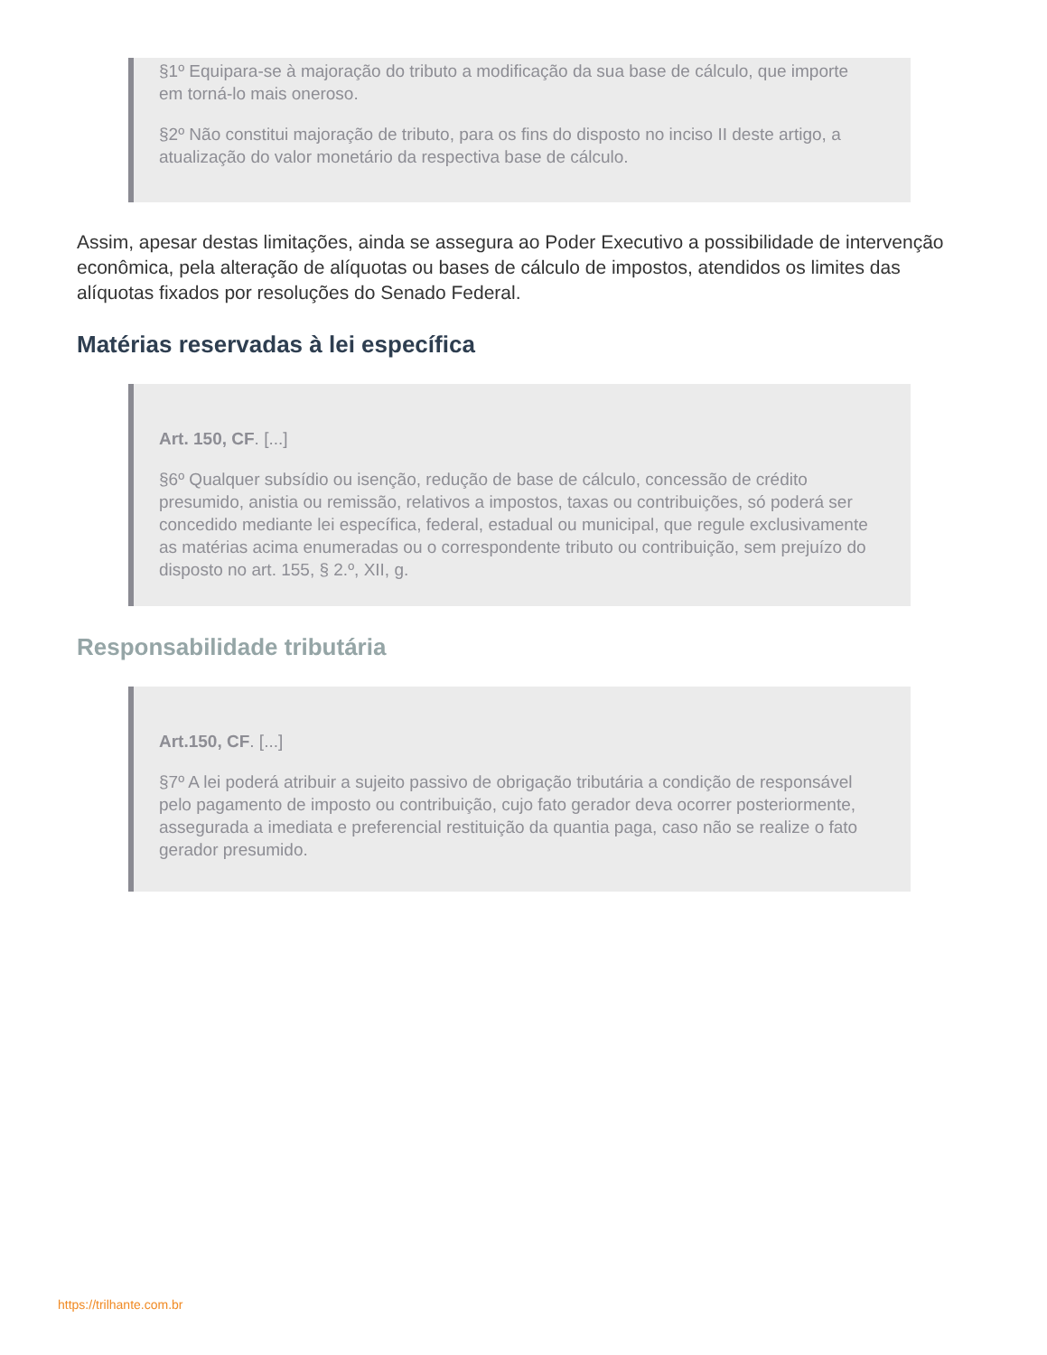§1º Equipara-se à majoração do tributo a modificação da sua base de cálculo, que importe em torná-lo mais oneroso.
§2º Não constitui majoração de tributo, para os fins do disposto no inciso II deste artigo, a atualização do valor monetário da respectiva base de cálculo.
Assim, apesar destas limitações, ainda se assegura ao Poder Executivo a possibilidade de intervenção econômica, pela alteração de alíquotas ou bases de cálculo de impostos, atendidos os limites das alíquotas fixados por resoluções do Senado Federal.
Matérias reservadas à lei específica
Art. 150, CF. [...]
§6º Qualquer subsídio ou isenção, redução de base de cálculo, concessão de crédito presumido, anistia ou remissão, relativos a impostos, taxas ou contribuições, só poderá ser concedido mediante lei específica, federal, estadual ou municipal, que regule exclusivamente as matérias acima enumeradas ou o correspondente tributo ou contribuição, sem prejuízo do disposto no art. 155, § 2.º, XII, g.
Responsabilidade tributária
Art.150, CF. [...]
§7º A lei poderá atribuir a sujeito passivo de obrigação tributária a condição de responsável pelo pagamento de imposto ou contribuição, cujo fato gerador deva ocorrer posteriormente, assegurada a imediata e preferencial restituição da quantia paga, caso não se realize o fato gerador presumido.
https://trilhante.com.br